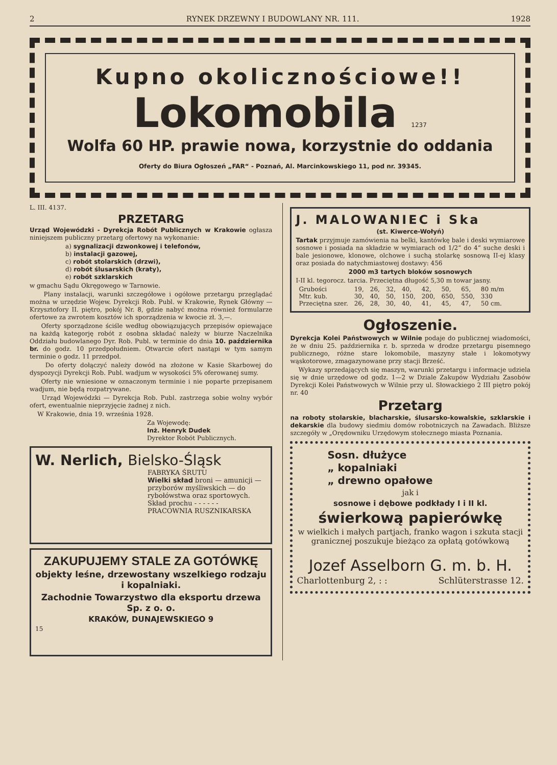2 RYNEK DRZEWNY I BUDOWLANY NR. 111. 1928
Kupno okolicznościowe!!
Lokomobila 1237
Wolfa 60 HP. prawie nowa, korzystnie do oddania
Oferty do Biura Ogłoszeń „FAR“ - Poznań, Al. Marcinkowskiego 11, pod nr. 39345.
L. III. 4137.
PRZETARG
Urząd Wojewódzki - Dyrekcja Robót Publicznych w Krakowie ogłasza niniejszem publiczny przetarg ofertowy na wykonanie:
a) sygnalizacji dzwonkowej i telefonów,
b) instalacji gazowej,
c) robót stolarskich (drzwi),
d) robót ślusarskich (kraty),
e) robót szklarskich
w gmachu Sądu Okręgowego w Tarnowie.
Plany instalacji, warunki szczegółowe i ogółowe przetargu przeglądać można w urzędzie Wojew. Dyrekcji Rob. Publ. w Krakowie, Rynek Główny — Krzysztofory II. piętro, pokój Nr. 8, gdzie nabyć można również formularze ofertowe za zwrotem kosztów ich sporządzenia w kwocie zł. 3,—.
Oferty sporządzone ściśle według obowiązujących przepisów opiewające na każdą kategorję robót z osobna składać należy w biurze Naczelnika Oddziału budowlanego Dyr. Rob. Publ. w terminie do dnia 10. października br. do godz. 10 przedpołudniem. Otwarcie ofert nastąpi w tym samym terminie o godz. 11 przedpoł.
Do oferty dołączyć należy dowód na złożone w Kasie Skarbowej do dyspozycji Dyrekcji Rob. Publ. wadjum w wysokości 5% oferowanej sumy.
Oferty nie wniesione w oznaczonym terminie i nie poparte przepisanem wadjum, nie będą rozpatrywane.
Urząd Wojewódzki — Dyrekcja Rob. Publ. zastrzega sobie wolny wybór ofert, ewentualnie nieprzyjęcie żadnej z nich.
W Krakowie, dnia 19. września 1928.
Za Wojewodę:
Inż. Henryk Dudek
Dyrektor Robót Publicznych.
W. Nerlich, Bielsko-Śląsk
FABRYKA ŚRUTU
Wielki skład broni — amunicji — przyborów myśliwskich — do rybołówstwa oraz sportowych. Skład prochu - - - - - -
PRACOWNIA RUSZNIKARSKA
ZAKUPUJEMY STALE ZA GOTÓWKĘ
objekty leśne, drzewostany wszelkiego rodzaju i kopalniaki.
Zachodnie Towarzystwo dla eksportu drzewa Sp. z o. o.
KRAKÓW, DUNAJEWSKIEGO 9
15
J. MALOWANIEC i Ska
(st. Kiwerce-Wołyń)
Tartak przyjmuje zamówienia na belki, kantówkę bale i deski wymiarowe sosnowe i posiada na składzie w wymiarach od 1/2“ do 4“ suche deski i bale jesionowe, klonowe, olchowe i suchą stolarkę sosnową II-ej klasy oraz posiada do natychmiastowej dostawy: 456
2000 m3 tartych bloków sosnowych
I-II kl. tegorocz. tarcia. Przeciętna długość 5,30 m towar jasny.
| Grubości | 19, | 26, | 32, | 40, | 42, | 50, | 65, | 80 m/m |
| Mtr. kub. | 30, | 40, | 50, | 150, | 200, | 650, | 550, | 330 |
| Przeciętna szer. | 26, | 28, | 30, | 40, | 41, | 45, | 47, | 50 cm. |
Ogłoszenie.
Dyrekcja Kolei Państwowych w Wilnie podaje do publicznej wiadomości, że w dniu 25. października r. b. sprzeda w drodze przetargu pisemnego publicznego, różne stare lokomobile, maszyny stałe i lokomotywy wąskotorowe, zmagazynowane przy stacji Brześć.
Wykazy sprzedających się maszyn, warunki przetargu i informacje udziela się w dnie urzędowe od godz. 1—2 w Dziale Zakupów Wydziału Zasobów Dyrekcji Kolei Państwowych w Wilnie przy ul. Słowackiego 2 III piętro pokój nr. 40
Przetarg
na roboty stolarskie, blacharskie, ślusarsko-kowalskie, szklarskie i dekarskie dla budowy siedmiu domów robotniczych na Zawadach. Bliższe szczegóły w „Orędowniku Urzędowym stołecznego miasta Poznania.
Sosn. dłużyce
„ kopalniaki
„ drewno opałowe
jak i
sosnowe i dębowe podkłady I i II kl.
świerkową papierówkę
w wielkich i małych partjach, franko wagon i szkuta stacji granicznej poszukuje bieżąco za opłatą gotówkową
Jozef Asselborn G. m. b. H.
Charlottenburg 2, : : Schlüterstrasse 12.